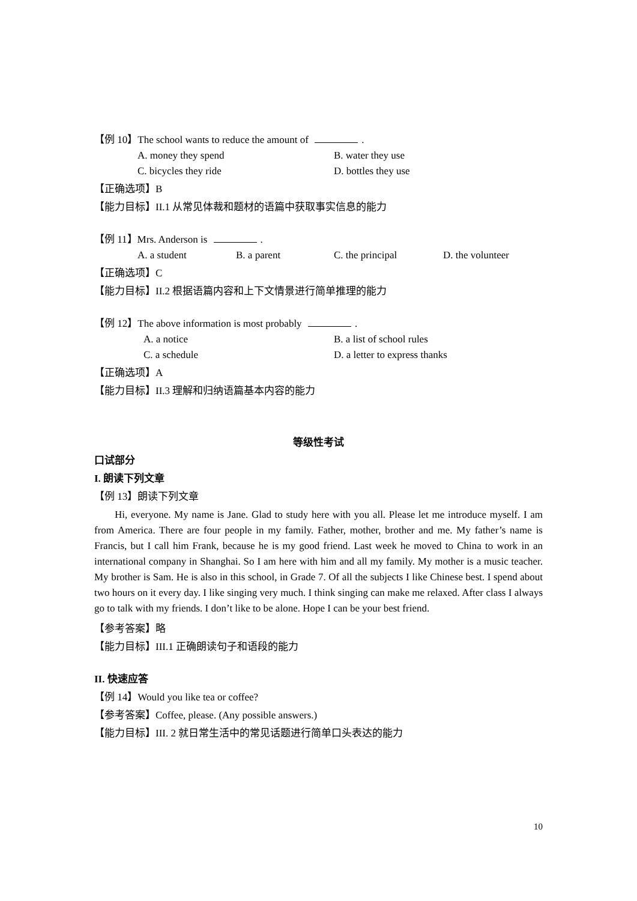【例 10】The school wants to reduce the amount of .
A. money they spend B. water they use
C. bicycles they ride D. bottles they use
【正确选项】B
【能力目标】II.1 从常见体裁和题材的语篇中获取事实信息的能力
【例 11】Mrs. Anderson is .
A. a student B. a parent C. the principal D. the volunteer
【正确选项】C
【能力目标】II.2 根据语篇内容和上下文情景进行简单推理的能力
【例 12】The above information is most probably .
A. a notice B. a list of school rules
C. a schedule D. a letter to express thanks
【正确选项】A
【能力目标】II.3 理解和归纳语篇基本内容的能力
等级性考试
口试部分
I. 朗读下列文章
【例 13】朗读下列文章
Hi, everyone. My name is Jane. Glad to study here with you all. Please let me introduce myself. I am from America. There are four people in my family. Father, mother, brother and me. My father’s name is Francis, but I call him Frank, because he is my good friend. Last week he moved to China to work in an international company in Shanghai. So I am here with him and all my family. My mother is a music teacher. My brother is Sam. He is also in this school, in Grade 7. Of all the subjects I like Chinese best. I spend about two hours on it every day. I like singing very much. I think singing can make me relaxed. After class I always go to talk with my friends. I don’t like to be alone. Hope I can be your best friend.
【参考答案】略
【能力目标】III.1 正确朗读句子和语段的能力
II. 快速应答
【例 14】Would you like tea or coffee?
【参考答案】Coffee, please. (Any possible answers.)
【能力目标】III. 2 就日常生活中的常见话题进行简单口头表达的能力
10